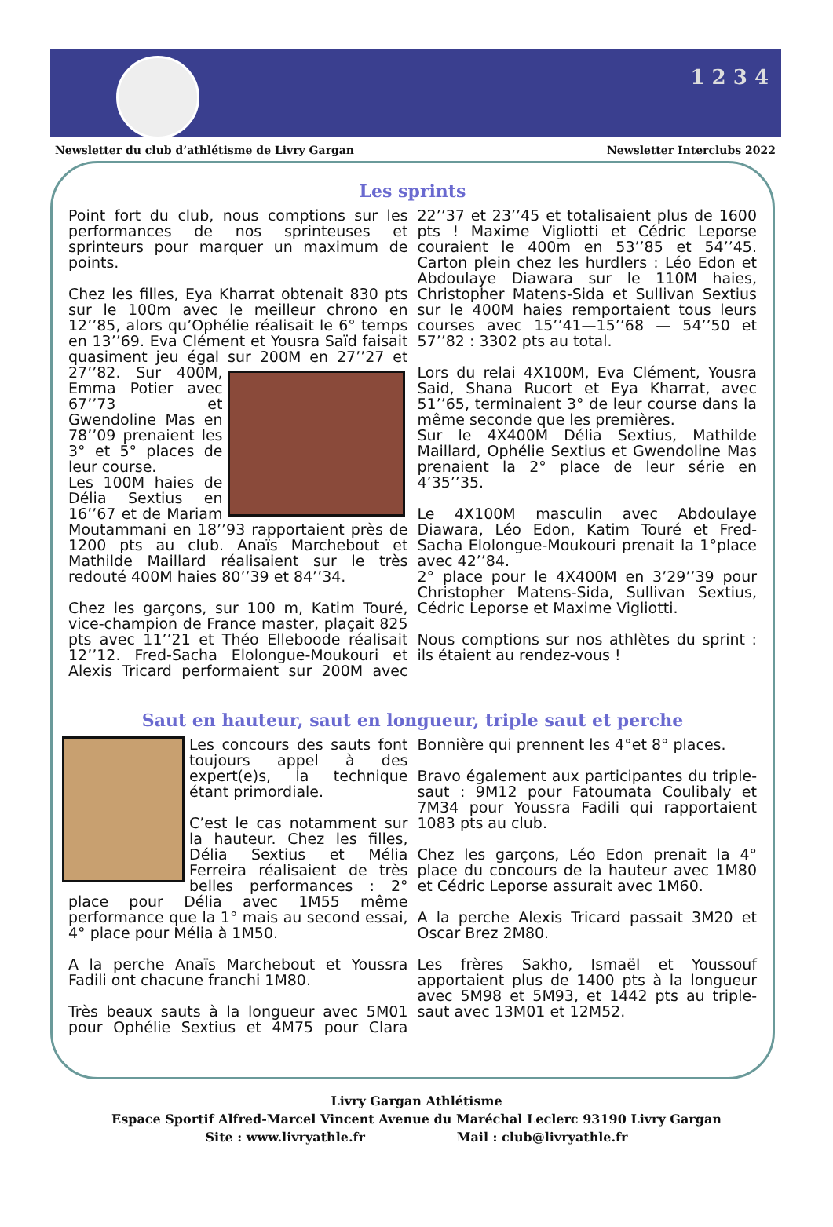1 2 3 4
Newsletter du club d’athlétisme de Livry Gargan Newsletter Interclubs 2022
Les sprints
Point fort du club, nous comptions sur les performances de nos sprinteuses et sprinteurs pour marquer un maximum de points.
Chez les filles, Eya Kharrat obtenait 830 pts sur le 100m avec le meilleur chrono en 12’’85, alors qu’Ophélie réalisait le 6° temps en 13’’69. Eva Clément et Yousra Saïd faisait quasiment jeu égal sur 200M en 27’’27 et 27’’82. Sur 400M, Emma Potier avec 67’’73 et Gwendoline Mas en 78’’09 prenaient les 3° et 5° places de leur course.
Les 100M haies de Délia Sextius en 16’’67 et de Mariam Moutammani en 18’’93 rapportaient près de 1200 pts au club. Anaïs Marchebout et Mathilde Maillard réalisaient sur le très redouté 400M haies 80’’39 et 84’’34.
Chez les garçons, sur 100 m, Katim Touré, vice-champion de France master, plaçait 825 pts avec 11’’21 et Théo Elleboode réalisait 12’’12. Fred-Sacha Elolongue-Moukouri et Alexis Tricard performaient sur 200M avec 22’’37 et 23’’45 et totalisaient plus de 1600 pts ! Maxime Vigliotti et Cédric Leporse couraient le 400m en 53’’85 et 54’’45. Carton plein chez les hurdlers : Léo Edon et Abdoulaye Diawara sur le 110M haies, Christopher Matens-Sida et Sullivan Sextius sur le 400M haies remportaient tous leurs courses avec 15’’41—15’’68 — 54’’50 et 57’’82 : 3302 pts au total.
Lors du relai 4X100M, Eva Clément, Yousra Said, Shana Rucort et Eya Kharrat, avec 51’’65, terminaient 3° de leur course dans la même seconde que les premières.
Sur le 4X400M Délia Sextius, Mathilde Maillard, Ophélie Sextius et Gwendoline Mas prenaient la 2° place de leur série en 4’35’’35.
Le 4X100M masculin avec Abdoulaye Diawara, Léo Edon, Katim Touré et Fred-Sacha Elolongue-Moukouri prenait la 1°place avec 42’’84.
2° place pour le 4X400M en 3’29’’39 pour Christopher Matens-Sida, Sullivan Sextius, Cédric Leporse et Maxime Vigliotti.
Nous comptions sur nos athlètes du sprint : ils étaient au rendez-vous !
Saut en hauteur, saut en longueur, triple saut et perche
Les concours des sauts font toujours appel à des expert(e)s, la technique étant primordiale.
C’est le cas notamment sur la hauteur. Chez les filles, Délia Sextius et Mélia Ferreira réalisaient de très belles performances : 2° place pour Délia avec 1M55 même performance que la 1° mais au second essai, 4° place pour Mélia à 1M50.
A la perche Anaïs Marchebout et Youssra Fadili ont chacune franchi 1M80.
Très beaux sauts à la longueur avec 5M01 pour Ophélie Sextius et 4M75 pour Clara Bonnière qui prennent les 4°et 8° places.
Bravo également aux participantes du triple-saut : 9M12 pour Fatoumata Coulibaly et 7M34 pour Youssra Fadili qui rapportaient 1083 pts au club.
Chez les garçons, Léo Edon prenait la 4° place du concours de la hauteur avec 1M80 et Cédric Leporse assurait avec 1M60.
A la perche Alexis Tricard passait 3M20 et Oscar Brez 2M80.
Les frères Sakho, Ismaël et Youssouf apportaient plus de 1400 pts à la longueur avec 5M98 et 5M93, et 1442 pts au triple-saut avec 13M01 et 12M52.
Livry Gargan Athlétisme
Espace Sportif Alfred-Marcel Vincent Avenue du Maréchal Leclerc 93190 Livry Gargan
Site : www.livryathle.fr Mail : club@livryathle.fr